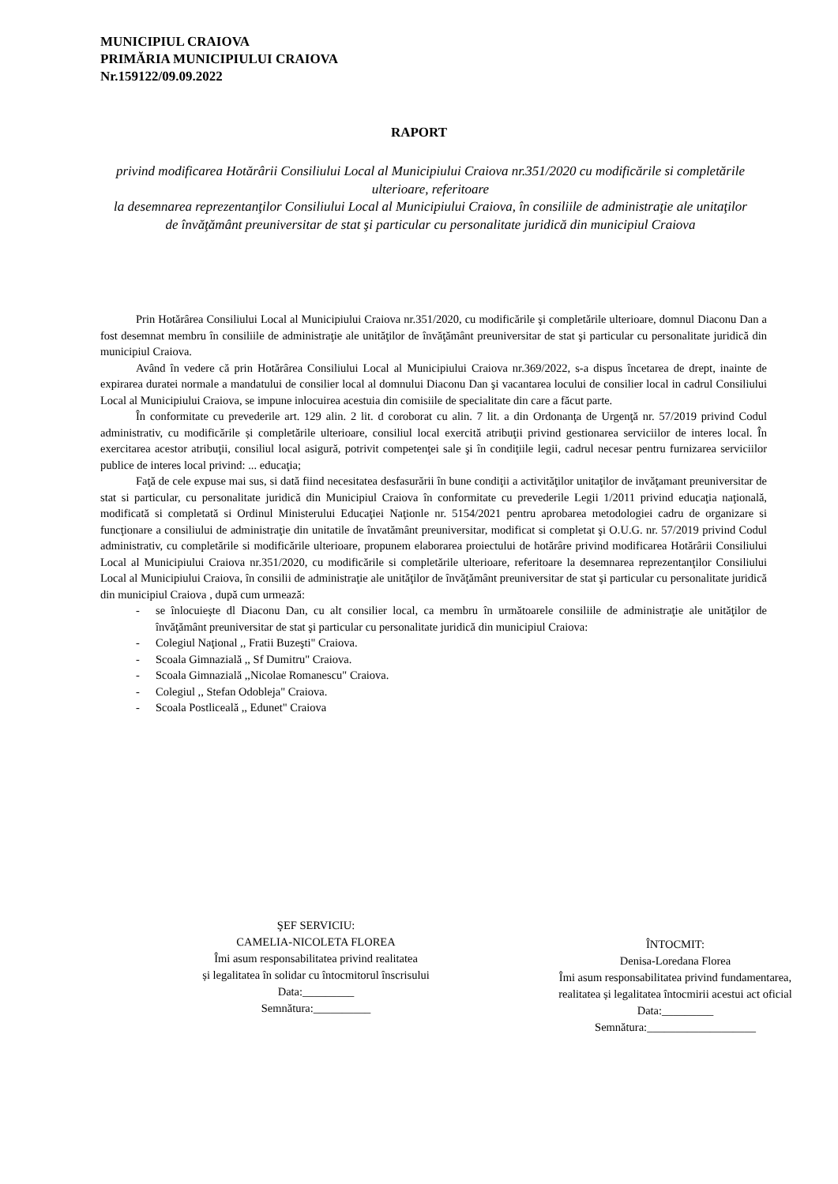MUNICIPIUL CRAIOVA
PRIMĂRIA MUNICIPIULUI CRAIOVA
Nr.159122/09.09.2022
RAPORT
privind modificarea Hotărârii Consiliului Local al Municipiului Craiova nr.351/2020 cu modificările si completările ulterioare, referitoare
la desemnarea reprezentanţilor Consiliului Local al Municipiului Craiova, în consiliile de administraţie ale unitaţilor de învăţământ preuniversitar de stat şi particular cu personalitate juridică din municipiul Craiova
Prin Hotărârea Consiliului Local al Municipiului Craiova nr.351/2020, cu modificările şi completările ulterioare, domnul Diaconu Dan a fost desemnat membru în consiliile de administraţie ale unităţilor de învăţământ preuniversitar de stat şi particular cu personalitate juridică din municipiul Craiova.
Având în vedere că prin Hotărârea Consiliului Local al Municipiului Craiova nr.369/2022, s-a dispus încetarea de drept, inainte de expirarea duratei normale a mandatului de consilier local al domnului Diaconu Dan şi vacantarea locului de consilier local in cadrul Consiliului Local al Municipiului Craiova, se impune inlocuirea acestuia din comisiile de specialitate din care a făcut parte.
În conformitate cu prevederile art. 129 alin. 2 lit. d coroborat cu alin. 7 lit. a din Ordonanţa de Urgenţă nr. 57/2019 privind Codul administrativ, cu modificările și completările ulterioare, consiliul local exercită atribuţii privind gestionarea serviciilor de interes local. În exercitarea acestor atribuţii, consiliul local asigură, potrivit competenţei sale şi în condiţiile legii, cadrul necesar pentru furnizarea serviciilor publice de interes local privind: ... educaţia;
Faţă de cele expuse mai sus, si dată fiind necesitatea desfasurării în bune condiţii a activităţilor unitaţilor de invăţamant preuniversitar de stat si particular, cu personalitate juridică din Municipiul Craiova în conformitate cu prevederile Legii 1/2011 privind educaţia naţională, modificată si completată si Ordinul Ministerului Educaţiei Naţionle nr. 5154/2021 pentru aprobarea metodologiei cadru de organizare si funcţionare a consiliului de administraţie din unitatile de învatământ preuniversitar, modificat si completat şi O.U.G. nr. 57/2019 privind Codul administrativ, cu completările si modificările ulterioare, propunem elaborarea proiectului de hotărâre privind modificarea Hotărârii Consiliului Local al Municipiului Craiova nr.351/2020, cu modificările si completările ulterioare, referitoare la desemnarea reprezentanţilor Consiliului Local al Municipiului Craiova, în consilii de administraţie ale unităţilor de învăţământ preuniversitar de stat şi particular cu personalitate juridică din municipiul Craiova , după cum urmează:
- se înlocuieşte dl Diaconu Dan, cu alt consilier local, ca membru în următoarele consiliile de administraţie ale unităţilor de învăţământ preuniversitar de stat şi particular cu personalitate juridică din municipiul Craiova:
- Colegiul Naţional ,, Fratii Buzeşti" Craiova.
- Scoala Gimnazială ,, Sf Dumitru" Craiova.
- Scoala Gimnazială ,,Nicolae Romanescu" Craiova.
- Colegiul ,, Stefan Odobleja" Craiova.
- Scoala Postliceală ,, Edunet" Craiova
ŞEF SERVICIU:
CAMELIA-NICOLETA FLOREA
Îmi asum responsabilitatea privind realitatea
și legalitatea în solidar cu întocmitorul înscrisului
Data:_________
Semnătura:__________
ÎNTOCMIT:
Denisa-Loredana Florea
Îmi asum responsabilitatea privind fundamentarea,
realitatea și legalitatea întocmirii acestui act oficial
Data:_________
Semnătura:___________________